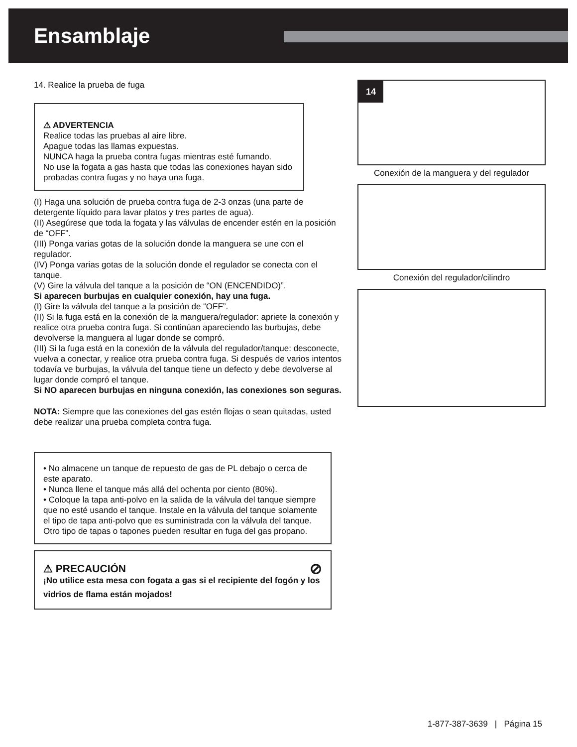Ensamblaje
14. Realice la prueba de fuga
⚠ ADVERTENCIA
Realice todas las pruebas al aire libre.
Apague todas las llamas expuestas.
NUNCA haga la prueba contra fugas mientras esté fumando.
No use la fogata a gas hasta que todas las conexiones hayan sido probadas contra fugas y no haya una fuga.
(I) Haga una solución de prueba contra fuga de 2-3 onzas (una parte de detergente líquido para lavar platos y tres partes de agua).
(II) Asegúrese que toda la fogata y las válvulas de encender estén en la posición de “OFF”.
(III) Ponga varias gotas de la solución donde la manguera se une con el regulador.
(IV) Ponga varias gotas de la solución donde el regulador se conecta con el tanque.
(V) Gire la válvula del tanque a la posición de “ON (ENCENDIDO)”.
Si aparecen burbujas en cualquier conexión, hay una fuga.
(I) Gire la válvula del tanque a la posición de “OFF”.
(II) Si la fuga está en la conexión de la manguera/regulador: apriete la conexión y realice otra prueba contra fuga. Si continúan apareciendo las burbujas, debe devolverse la manguera al lugar donde se compró.
(III) Si la fuga está en la conexión de la válvula del regulador/tanque: desconecte, vuelva a conectar, y realice otra prueba contra fuga. Si después de varios intentos todavía ve burbujas, la válvula del tanque tiene un defecto y debe devolverse al lugar donde compró el tanque.
Si NO aparecen burbujas en ninguna conexión, las conexiones son seguras.
NOTA: Siempre que las conexiones del gas estén flojas o sean quitadas, usted debe realizar una prueba completa contra fuga.
• No almacene un tanque de repuesto de gas de PL debajo o cerca de este aparato.
• Nunca llene el tanque más allá del ochenta por ciento (80%).
• Coloque la tapa anti-polvo en la salida de la válvula del tanque siempre que no esté usando el tanque. Instale en la válvula del tanque solamente el tipo de tapa anti-polvo que es suministrada con la válvula del tanque. Otro tipo de tapas o tapones pueden resultar en fuga del gas propano.
⚠ PRECAUCIÓN ⊘
¡No utilice esta mesa con fogata a gas si el recipiente del fogón y los vidrios de flama están mojados!
14
Conexión de la manguera y del regulador
Conexión del regulador/cilindro
1-877-387-3639 | Página 15